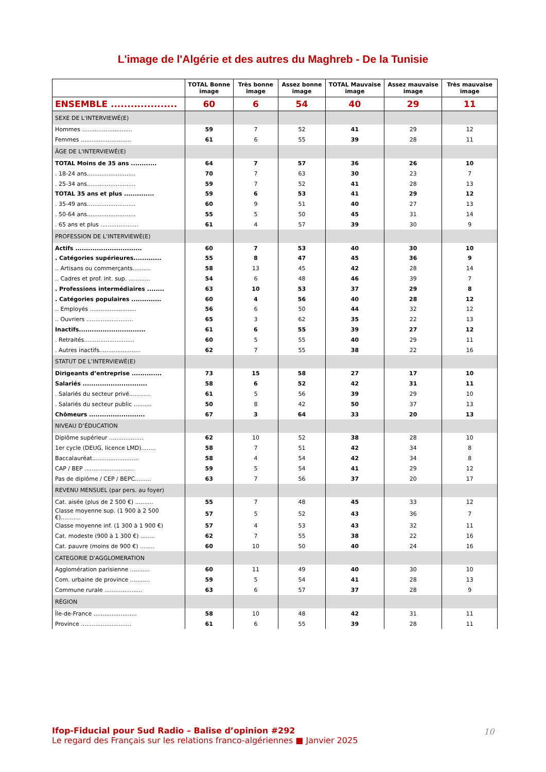L'image de l'Algérie et des autres du Maghreb - De la Tunisie
| | TOTAL Bonne image | Très bonne image | Assez bonne image | TOTAL Mauvaise image | Assez mauvaise image | Très mauvaise image |
| --- | --- | --- | --- | --- | --- | --- |
| ENSEMBLE .................... | 60 | 6 | 54 | 40 | 29 | 11 |
| SEXE DE L'INTERVIEWÉ(E) | | | | | | |
| Hommes ............................ | 59 | 7 | 52 | 41 | 29 | 12 |
| Femmes ............................ | 61 | 6 | 55 | 39 | 28 | 11 |
| ÂGE DE L'INTERVIEWÉ(E) | | | | | | |
| TOTAL Moins de 35 ans ............ | 64 | 7 | 57 | 36 | 26 | 10 |
| . 18-24 ans........................... | 70 | 7 | 63 | 30 | 23 | 7 |
| . 25-34 ans........................... | 59 | 7 | 52 | 41 | 28 | 13 |
| TOTAL 35 ans et plus .............. | 59 | 6 | 53 | 41 | 29 | 12 |
| . 35-49 ans........................... | 60 | 9 | 51 | 40 | 27 | 13 |
| . 50-64 ans........................... | 55 | 5 | 50 | 45 | 31 | 14 |
| . 65 ans et plus ..................... | 61 | 4 | 57 | 39 | 30 | 9 |
| PROFESSION DE L’INTERVIEWÉ(E) | | | | | | |
| Actifs ............................... | 60 | 7 | 53 | 40 | 30 | 10 |
| . Catégories supérieures............. | 55 | 8 | 47 | 45 | 36 | 9 |
| .. Artisans ou commerçants.......... | 58 | 13 | 45 | 42 | 28 | 14 |
| .. Cadres et prof. int. sup. ............ | 54 | 6 | 48 | 46 | 39 | 7 |
| . Professions intermédiaires ........ | 63 | 10 | 53 | 37 | 29 | 8 |
| . Catégories populaires .............. | 60 | 4 | 56 | 40 | 28 | 12 |
| .. Employés .......................... | 56 | 6 | 50 | 44 | 32 | 12 |
| .. Ouvriers .......................... | 65 | 3 | 62 | 35 | 22 | 13 |
| Inactifs............................... | 61 | 6 | 55 | 39 | 27 | 12 |
| . Retraités............................ | 60 | 5 | 55 | 40 | 29 | 11 |
| . Autres inactifs....................... | 62 | 7 | 55 | 38 | 22 | 16 |
| STATUT DE L’INTERVIEWÉ(E) | | | | | | |
| Dirigeants d’entreprise .............. | 73 | 15 | 58 | 27 | 17 | 10 |
| Salariés .............................. | 58 | 6 | 52 | 42 | 31 | 11 |
| . Salariés du secteur privé............ | 61 | 5 | 56 | 39 | 29 | 10 |
| . Salariés du secteur public .......... | 50 | 8 | 42 | 50 | 37 | 13 |
| Chômeurs .......................... | 67 | 3 | 64 | 33 | 20 | 13 |
| NIVEAU D’ÉDUCATION | | | | | | |
| Diplôme supérieur ................... | 62 | 10 | 52 | 38 | 28 | 10 |
| 1er cycle (DEUG, licence LMD)........ | 58 | 7 | 51 | 42 | 34 | 8 |
| Baccalauréat.......................... | 58 | 4 | 54 | 42 | 34 | 8 |
| CAP / BEP ............................ | 59 | 5 | 54 | 41 | 29 | 12 |
| Pas de diplôme / CEP / BEPC......... | 63 | 7 | 56 | 37 | 20 | 17 |
| REVENU MENSUEL (par pers. au foyer) | | | | | | |
| Cat. aisée (plus de 2 500 €) .......... | 55 | 7 | 48 | 45 | 33 | 12 |
| Classe moyenne sup. (1 900 à 2 500 €)........... | 57 | 5 | 52 | 43 | 36 | 7 |
| Classe moyenne inf. (1 300 à 1 900 €) | 57 | 4 | 53 | 43 | 32 | 11 |
| Cat. modeste (900 à 1 300 €) ........ | 62 | 7 | 55 | 38 | 22 | 16 |
| Cat. pauvre (moins de 900 €) ........ | 60 | 10 | 50 | 40 | 24 | 16 |
| CATEGORIE D'AGGLOMERATION | | | | | | |
| Agglomération parisienne ........... | 60 | 11 | 49 | 40 | 30 | 10 |
| Com. urbaine de province ........... | 59 | 5 | 54 | 41 | 28 | 13 |
| Commune rurale ..................... | 63 | 6 | 57 | 37 | 28 | 9 |
| RÉGION | | | | | | |
| Île-de-France ........................ | 58 | 10 | 48 | 42 | 31 | 11 |
| Province ............................ | 61 | 6 | 55 | 39 | 28 | 11 |
Ifop-Fiducial pour Sud Radio – Balise d’opinion #292
Le regard des Français sur les relations franco-algériennes ■ Janvier 2025
10